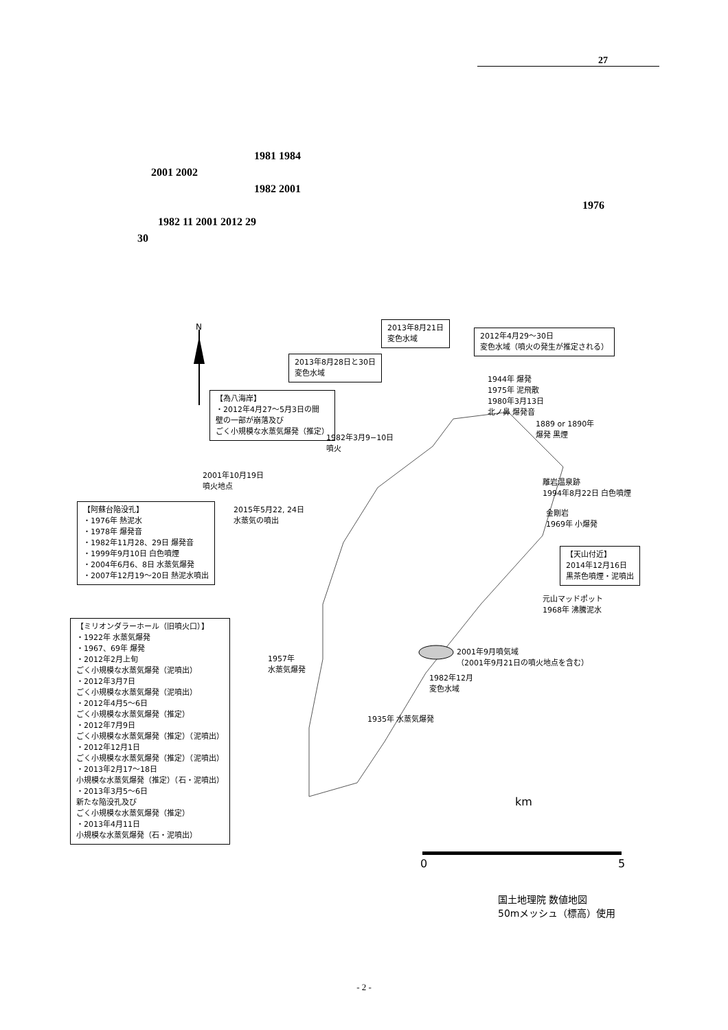27
1981 1984
2001 2002
1982 2001
1976
1982 11 2001 2012 29
30
N
2013年8月21日
変色水域
2012年4月29～30日
変色水域（噴火の発生が推定される）
2013年8月28日と30日
変色水域
【為八海岸】
・2012年4月27～5月3日の間
壁の一部が崩落及び
ごく小規模な水蒸気爆発（推定）
1944年 爆発
1975年 泥飛散
1980年3月13日
北ノ鼻 爆発音
1889 or 1890年
爆発 黒煙
1982年3月9−10日
噴火
2001年10月19日
噴火地点
離岩温泉跡
1994年8月22日 白色噴煙
【阿蘇台陥没孔】
・1976年 熱泥水
・1978年 爆発音
・1982年11月28、29日 爆発音
・1999年9月10日 白色噴煙
・2004年6月6、8日 水蒸気爆発
・2007年12月19～20日 熱泥水噴出
2015年5月22, 24日
水蒸気の噴出
金剛岩
1969年 小爆発
【天山付近】
2014年12月16日
黒茶色噴煙・泥噴出
元山マッドポット
1968年 沸騰泥水
【ミリオンダラーホール（旧噴火口）】
・1922年 水蒸気爆発
・1967、69年 爆発
・2012年2月上旬
ごく小規模な水蒸気爆発（泥噴出）
・2012年3月7日
ごく小規模な水蒸気爆発（泥噴出）
・2012年4月5～6日
ごく小規模な水蒸気爆発（推定）
・2012年7月9日
ごく小規模な水蒸気爆発（推定）（泥噴出）
・2012年12月1日
ごく小規模な水蒸気爆発（推定）（泥噴出）
・2013年2月17～18日
小規模な水蒸気爆発（推定）（石・泥噴出）
・2013年3月5～6日
新たな陥没孔及び
ごく小規模な水蒸気爆発（推定）
・2013年4月11日
小規模な水蒸気爆発（石・泥噴出）
2001年9月噴気域
（2001年9月21日の噴火地点を含む）
1957年
水蒸気爆発
1982年12月
変色水域
1935年 水蒸気爆発
km
0 5
国土地理院 数値地図
50mメッシュ（標高）使用
- 2 -